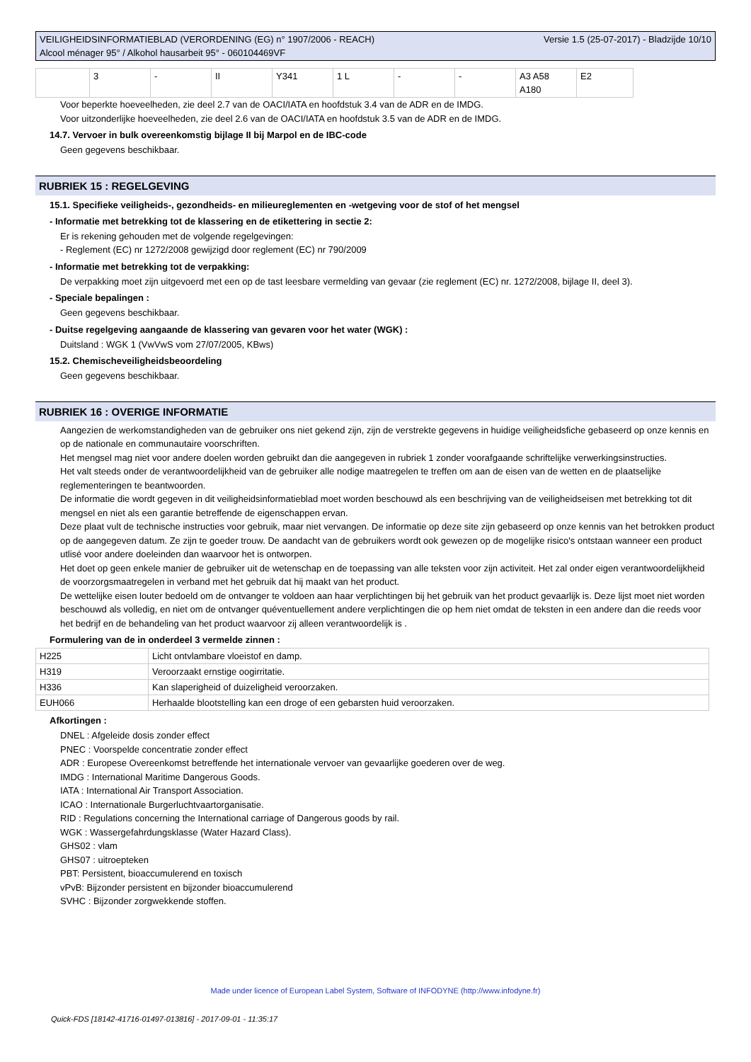VEILIGHEIDSINFORMATIEBLAD (VERORDENING (EG) n° 1907/2006 - REACH)
Alcool ménager 95° / Alkohol hausarbeit 95° - 060104469VF
Versie 1.5 (25-07-2017) - Bladzijde 10/10
| | 3 | - | II | Y341 | 1 L | - | - | A3 A58 A180 | E2 |
Voor beperkte hoeveelheden, zie deel 2.7 van de OACI/IATA en hoofdstuk 3.4 van de ADR en de IMDG.
Voor uitzonderlijke hoeveelheden, zie deel 2.6 van de OACI/IATA en hoofdstuk 3.5 van de ADR en de IMDG.
14.7. Vervoer in bulk overeenkomstig bijlage II bij Marpol en de IBC-code
Geen gegevens beschikbaar.
RUBRIEK 15 : REGELGEVING
15.1. Specifieke veiligheids-, gezondheids- en milieureglementen en -wetgeving voor de stof of het mengsel
- Informatie met betrekking tot de klassering en de etikettering in sectie 2:
Er is rekening gehouden met de volgende regelgevingen:
- Reglement (EC) nr 1272/2008 gewijzigd door reglement (EC) nr 790/2009
- Informatie met betrekking tot de verpakking:
De verpakking moet zijn uitgevoerd met een op de tast leesbare vermelding van gevaar (zie reglement (EC) nr. 1272/2008, bijlage II, deel 3).
- Speciale bepalingen :
Geen gegevens beschikbaar.
- Duitse regelgeving aangaande de klassering van gevaren voor het water (WGK) :
Duitsland : WGK 1 (VwVwS vom 27/07/2005, KBws)
15.2. Chemischeveiligheidsbeoordeling
Geen gegevens beschikbaar.
RUBRIEK 16 : OVERIGE INFORMATIE
Aangezien de werkomstandigheden van de gebruiker ons niet gekend zijn, zijn de verstrekte gegevens in huidige veiligheidsfiche gebaseerd op onze kennis en op de nationale en communautaire voorschriften.
Het mengsel mag niet voor andere doelen worden gebruikt dan die aangegeven in rubriek 1 zonder voorafgaande schriftelijke verwerkingsinstructies.
Het valt steeds onder de verantwoordelijkheid van de gebruiker alle nodige maatregelen te treffen om aan de eisen van de wetten en de plaatselijke reglementeringen te beantwoorden.
De informatie die wordt gegeven in dit veiligheidsinformatieblad moet worden beschouwd als een beschrijving van de veiligheidseisen met betrekking tot dit mengsel en niet als een garantie betreffende de eigenschappen ervan.
Deze plaat vult de technische instructies voor gebruik, maar niet vervangen. De informatie op deze site zijn gebaseerd op onze kennis van het betrokken product op de aangegeven datum. Ze zijn te goeder trouw. De aandacht van de gebruikers wordt ook gewezen op de mogelijke risico's ontstaan wanneer een product utlisé voor andere doeleinden dan waarvoor het is ontworpen.
Het doet op geen enkele manier de gebruiker uit de wetenschap en de toepassing van alle teksten voor zijn activiteit. Het zal onder eigen verantwoordelijkheid de voorzorgsmaatregelen in verband met het gebruik dat hij maakt van het product.
De wettelijke eisen louter bedoeld om de ontvanger te voldoen aan haar verplichtingen bij het gebruik van het product gevaarlijk is. Deze lijst moet niet worden beschouwd als volledig, en niet om de ontvanger quéventuellement andere verplichtingen die op hem niet omdat de teksten in een andere dan die reeds voor het bedrijf en de behandeling van het product waarvoor zij alleen verantwoordelijk is .
Formulering van de in onderdeel 3 vermelde zinnen :
| H225 | Licht ontvlambare vloeistof en damp. |
| H319 | Veroorzaakt ernstige oogirritatie. |
| H336 | Kan slaperigheid of duizeligheid veroorzaken. |
| EUH066 | Herhaalde blootstelling kan een droge of een gebarsten huid veroorzaken. |
Afkortingen :
DNEL : Afgeleide dosis zonder effect
PNEC : Voorspelde concentratie zonder effect
ADR : Europese Overeenkomst betreffende het internationale vervoer van gevaarlijke goederen over de weg.
IMDG : International Maritime Dangerous Goods.
IATA : International Air Transport Association.
ICAO : Internationale Burgerluchtvaartorganisatie.
RID : Regulations concerning the International carriage of Dangerous goods by rail.
WGK : Wassergefahrdungsklasse (Water Hazard Class).
GHS02 : vlam
GHS07 : uitroepteken
PBT: Persistent, bioaccumulerend en toxisch
vPvB: Bijzonder persistent en bijzonder bioaccumulerend
SVHC : Bijzonder zorgwekkende stoffen.
Made under licence of European Label System, Software of INFODYNE (http://www.infodyne.fr)
Quick-FDS [18142-41716-01497-013816] - 2017-09-01 - 11:35:17